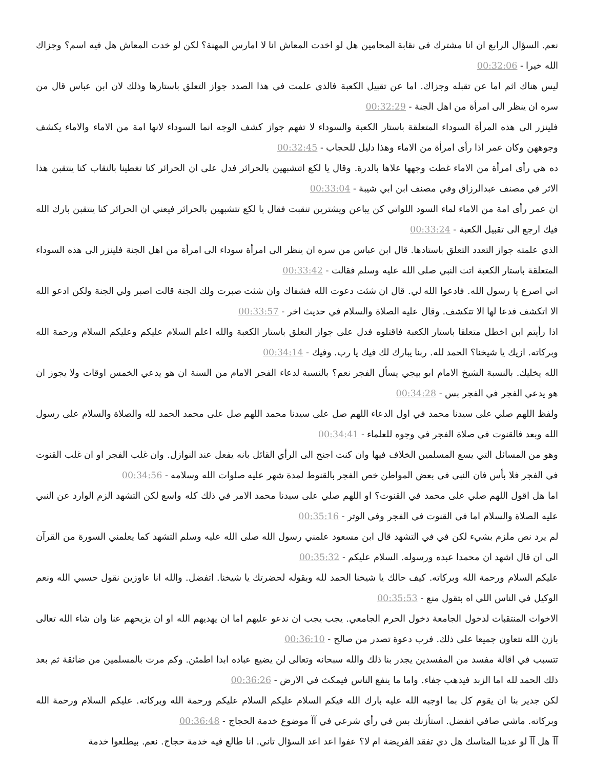نعم. السؤال الرابع ان انا مشترك في نقابة المحامين هل لو اخدت المعاش انا لا امارس المهنة؟ لكن لو خدت المعاش هل فيه اسم؟ وجزاك الله خيرا - 00:32:06
ليس هناك اثم اما عن تقبله وجزاك. اما عن تقبيل الكعبة فالذي علمت في هذا الصدد جواز التعلق باستارها وذلك لان ابن عباس قال من سره ان ينظر الى امرأة من اهل الجنة - 00:32:29
فلينزر الى هذه المرأة السوداء المتعلقة باستار الكعبة والسوداء لا تفهم جواز كشف الوجه انما السوداء لانها امة من الاماء والاماء يكشف وجوههن وكان عمر اذا رأى امرأة من الاماء وهذا دليل للحجاب - 00:32:45
ده هي رأى امرأة من الاماء غطت وجهها علاها بالدرة. وقال يا لكع اتتشبهين بالحرائر فدل على ان الحرائر كنا تغطينا بالنقاب كنا ينتقبن هذا الاثر في مصنف عبدالرزاق وفي مصنف ابن ابي شيبة - 00:33:04
ان عمر رأى امة من الاماء لماء السود اللواتي كن يباعن ويشترين تنقبت فقال يا لكع تتشبهين بالحرائر فيعني ان الحرائر كنا ينتقبن بارك الله فيك ارجع الى تقبيل الكعبة - 00:33:24
الذي علمته جواز التعدد التعلق باستادها. قال ابن عباس من سره ان ينظر الى امرأة سوداء الى امرأة من اهل الجنة فلينزر الى هذه السوداء المتعلقة باستار الكعبة اتت النبي صلى الله عليه وسلم فقالت - 00:33:42
اني اصرع يا رسول الله. فادعوا الله لي. قال ان شئت دعوت الله فشفاك وان شئت صبرت ولك الجنة قالت اصبر ولي الجنة ولكن ادعو الله الا اتكشف فدعا لها الا تتكشف. وقال عليه الصلاة والسلام في حديث اخر - 00:33:57
اذا رأيتم ابن اخطل متعلقا باستار الكعبة فاقتلوه فدل على جواز التعلق باستار الكعبة والله اعلم السلام عليكم وعليكم السلام ورحمة الله وبركاته. ازيك يا شيخنا؟ الحمد لله. ربنا يبارك لك فيك يا رب. وفيك - 00:34:14
الله يخليك. بالنسبة الشيخ الامام ابو بيجي يسأل الفجر نعم؟ بالنسبة لدعاء الفجر الامام من السنة ان هو يدعي الخمس اوقات ولا يجوز ان هو يدعي الفجر في الفجر بس - 00:34:28
ولفظ اللهم صلي على سيدنا محمد في اول الدعاء اللهم صل على سيدنا محمد اللهم صل على محمد الحمد لله والصلاة والسلام على رسول الله وبعد فالقنوت في صلاة الفجر في وجوه للعلماء - 00:34:41
وهو من المسائل التي يسع المسلمين الخلاف فيها وان كنت اجنح الى الرأي القائل بانه يفعل عند النوازل. وان غلب الفجر او ان غلب القنوت في الفجر فلا بأس فان النبي في بعض المواطن خص الفجر بالقنوط لمدة شهر عليه صلوات الله وسلامه - 00:34:56
اما هل اقول اللهم صلي على محمد في القنوت؟ او اللهم صلي على سيدنا محمد الامر في ذلك كله واسع لكن التشهد الزم الوارد عن النبي عليه الصلاة والسلام اما في القنوت في الفجر وفي الوتر - 00:35:16
لم يرد نص ملزم بشيء لكن في في التشهد قال ابن مسعود علمني رسول الله صلى الله عليه وسلم التشهد كما يعلمني السورة من القرآن الى ان قال اشهد ان محمدا عبده ورسوله. السلام عليكم - 00:35:32
عليكم السلام ورحمة الله وبركاته. كيف حالك يا شيخنا الحمد لله وبقوله لحضرتك يا شيخنا. اتفضل. والله انا عاوزين نقول حسبي الله ونعم الوكيل في الناس اللي اه بتقول منع - 00:35:53
الاخوات المنتقبات لدخول الجامعة دخول الحرم الجامعي. يجب يجب ان ندعو عليهم اما ان يهديهم الله او ان يزيحهم عنا وان شاء الله تعالى بازن الله نتعاون جميعا على ذلك. فرب دعوة تصدر من صالح - 00:36:10
تتسبب في اقالة مفسد من المفسدين يجدر بنا ذلك والله سبحانه وتعالى لن يضيع عباده ابدا اطمئن. وكم مرت بالمسلمين من ضائقة ثم بعد ذلك الحمد لله اما الزبد فيذهب جفاء. واما ما ينفع الناس فيمكث في الارض - 00:36:26
لكن جدير بنا ان يقوم كل بما اوجبه الله عليه بارك الله فيكم السلام عليكم السلام عليكم ورحمة الله وبركاته. عليكم السلام ورحمة الله وبركاته. ماشي صافي اتفضل. استأزنك بس في رأي شرعي في آآ موضوع خدمة الحجاج - 00:36:48
آآ هل آآ لو عدينا المناسك هل دي تفقد الفريضة ام لا؟ عفوا اعد اعد السؤال تاني. انا طالع فيه خدمة حجاج. نعم. بيطلعوا خدمة